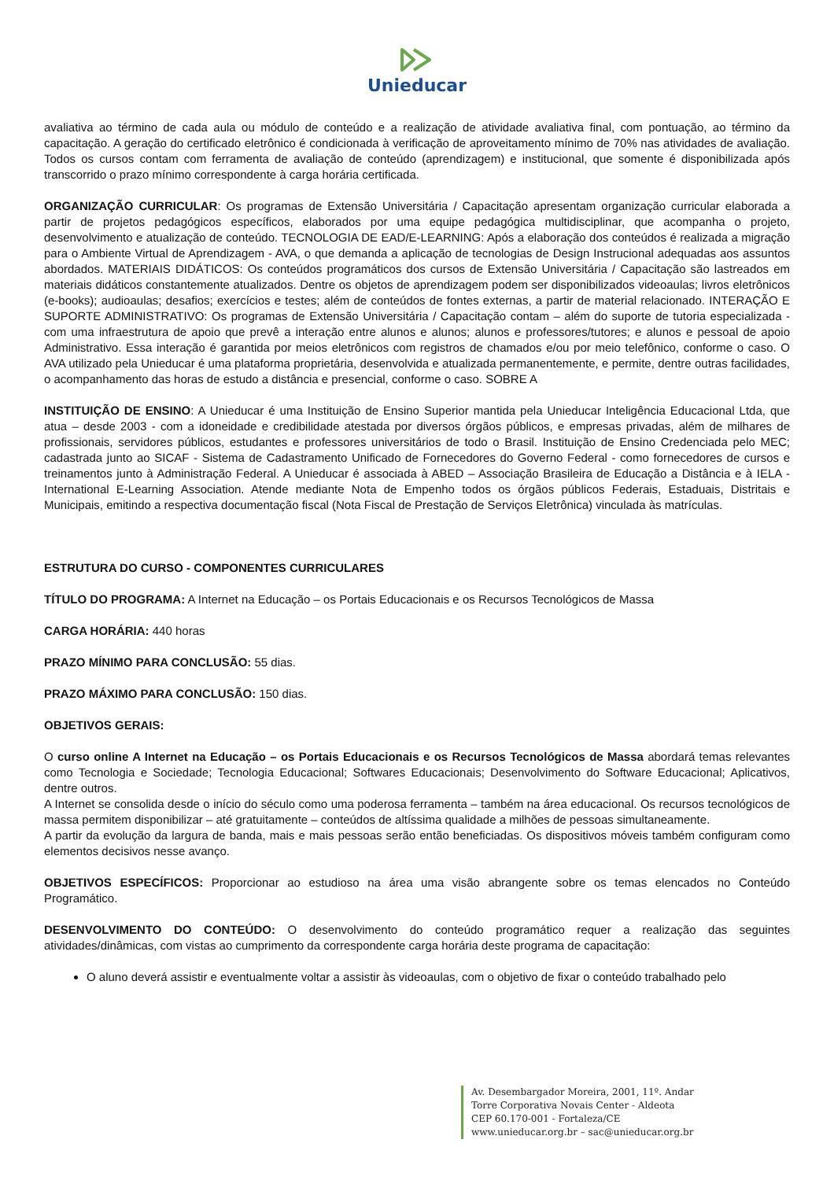Unieducar
avaliativa ao término de cada aula ou módulo de conteúdo e a realização de atividade avaliativa final, com pontuação, ao término da capacitação. A geração do certificado eletrônico é condicionada à verificação de aproveitamento mínimo de 70% nas atividades de avaliação. Todos os cursos contam com ferramenta de avaliação de conteúdo (aprendizagem) e institucional, que somente é disponibilizada após transcorrido o prazo mínimo correspondente à carga horária certificada.
ORGANIZAÇÃO CURRICULAR: Os programas de Extensão Universitária / Capacitação apresentam organização curricular elaborada a partir de projetos pedagógicos específicos, elaborados por uma equipe pedagógica multidisciplinar, que acompanha o projeto, desenvolvimento e atualização de conteúdo. TECNOLOGIA DE EAD/E-LEARNING: Após a elaboração dos conteúdos é realizada a migração para o Ambiente Virtual de Aprendizagem - AVA, o que demanda a aplicação de tecnologias de Design Instrucional adequadas aos assuntos abordados. MATERIAIS DIDÁTICOS: Os conteúdos programáticos dos cursos de Extensão Universitária / Capacitação são lastreados em materiais didáticos constantemente atualizados. Dentre os objetos de aprendizagem podem ser disponibilizados videoaulas; livros eletrônicos (e-books); audioaulas; desafios; exercícios e testes; além de conteúdos de fontes externas, a partir de material relacionado. INTERAÇÃO E SUPORTE ADMINISTRATIVO: Os programas de Extensão Universitária / Capacitação contam – além do suporte de tutoria especializada - com uma infraestrutura de apoio que prevê a interação entre alunos e alunos; alunos e professores/tutores; e alunos e pessoal de apoio Administrativo. Essa interação é garantida por meios eletrônicos com registros de chamados e/ou por meio telefônico, conforme o caso. O AVA utilizado pela Unieducar é uma plataforma proprietária, desenvolvida e atualizada permanentemente, e permite, dentre outras facilidades, o acompanhamento das horas de estudo a distância e presencial, conforme o caso. SOBRE A
INSTITUIÇÃO DE ENSINO: A Unieducar é uma Instituição de Ensino Superior mantida pela Unieducar Inteligência Educacional Ltda, que atua – desde 2003 - com a idoneidade e credibilidade atestada por diversos órgãos públicos, e empresas privadas, além de milhares de profissionais, servidores públicos, estudantes e professores universitários de todo o Brasil. Instituição de Ensino Credenciada pelo MEC; cadastrada junto ao SICAF - Sistema de Cadastramento Unificado de Fornecedores do Governo Federal - como fornecedores de cursos e treinamentos junto à Administração Federal. A Unieducar é associada à ABED – Associação Brasileira de Educação a Distância e à IELA - International E-Learning Association. Atende mediante Nota de Empenho todos os órgãos públicos Federais, Estaduais, Distritais e Municipais, emitindo a respectiva documentação fiscal (Nota Fiscal de Prestação de Serviços Eletrônica) vinculada às matrículas.
ESTRUTURA DO CURSO - COMPONENTES CURRICULARES
TÍTULO DO PROGRAMA: A Internet na Educação – os Portais Educacionais e os Recursos Tecnológicos de Massa
CARGA HORÁRIA: 440 horas
PRAZO MÍNIMO PARA CONCLUSÃO: 55 dias.
PRAZO MÁXIMO PARA CONCLUSÃO: 150 dias.
OBJETIVOS GERAIS:
O curso online A Internet na Educação – os Portais Educacionais e os Recursos Tecnológicos de Massa abordará temas relevantes como Tecnologia e Sociedade; Tecnologia Educacional; Softwares Educacionais; Desenvolvimento do Software Educacional; Aplicativos, dentre outros.
A Internet se consolida desde o início do século como uma poderosa ferramenta – também na área educacional. Os recursos tecnológicos de massa permitem disponibilizar – até gratuitamente – conteúdos de altíssima qualidade a milhões de pessoas simultaneamente.
A partir da evolução da largura de banda, mais e mais pessoas serão então beneficiadas. Os dispositivos móveis também configuram como elementos decisivos nesse avanço.
OBJETIVOS ESPECÍFICOS: Proporcionar ao estudioso na área uma visão abrangente sobre os temas elencados no Conteúdo Programático.
DESENVOLVIMENTO DO CONTEÚDO: O desenvolvimento do conteúdo programático requer a realização das seguintes atividades/dinâmicas, com vistas ao cumprimento da correspondente carga horária deste programa de capacitação:
O aluno deverá assistir e eventualmente voltar a assistir às videoaulas, com o objetivo de fixar o conteúdo trabalhado pelo
Av. Desembargador Moreira, 2001, 11º. Andar
Torre Corporativa Novais Center - Aldeota
CEP 60.170-001 - Fortaleza/CE
www.unieducar.org.br – sac@unieducar.org.br